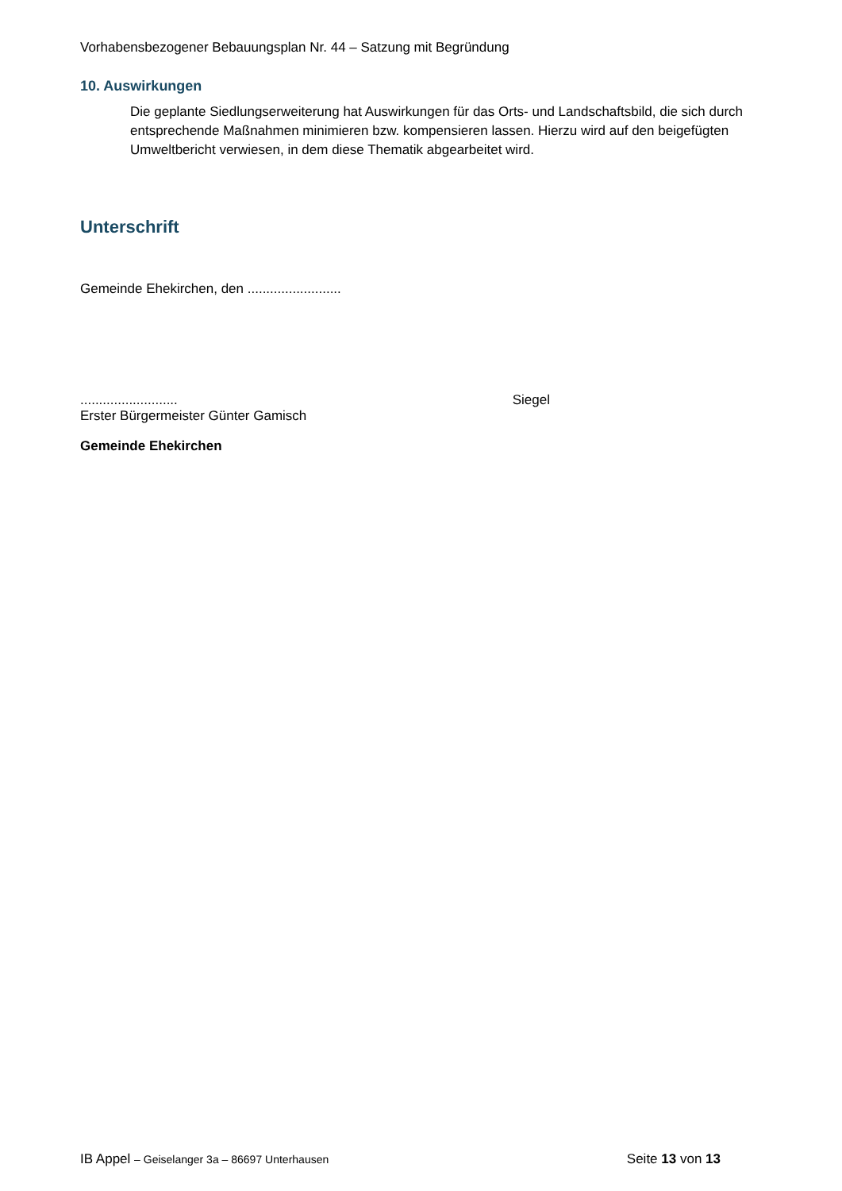Vorhabensbezogener Bebauungsplan Nr. 44 – Satzung mit Begründung
10. Auswirkungen
Die geplante Siedlungserweiterung hat Auswirkungen für das Orts- und Landschaftsbild, die sich durch entsprechende Maßnahmen minimieren bzw. kompensieren lassen. Hierzu wird auf den beigefügten Umweltbericht verwiesen, in dem diese Thematik abgearbeitet wird.
Unterschrift
Gemeinde Ehekirchen, den .........................
..........................
Erster Bürgermeister Günter Gamisch
Siegel
Gemeinde Ehekirchen
IB Appel – Geiselanger 3a – 86697 Unterhausen
Seite 13 von 13